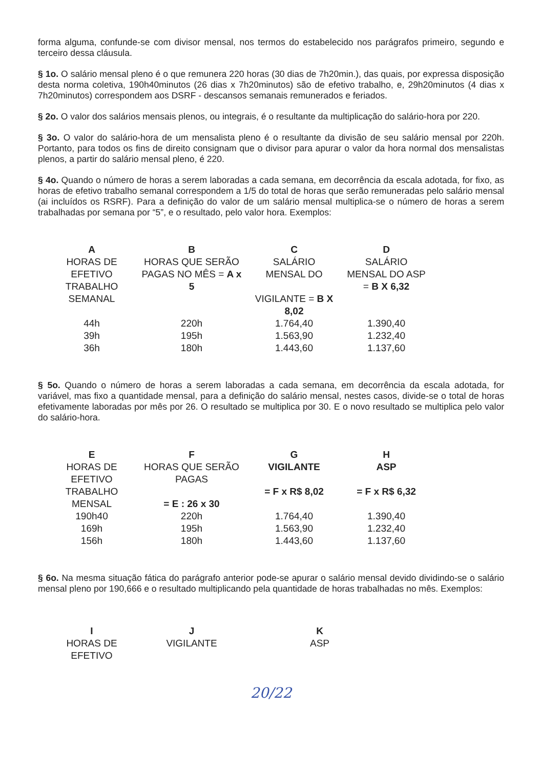forma alguma, confunde-se com divisor mensal, nos termos do estabelecido nos parágrafos primeiro, segundo e terceiro dessa cláusula.
§ 1o. O salário mensal pleno é o que remunera 220 horas (30 dias de 7h20min.), das quais, por expressa disposição desta norma coletiva, 190h40minutos (26 dias x 7h20minutos) são de efetivo trabalho, e, 29h20minutos (4 dias x 7h20minutos) correspondem aos DSRF - descansos semanais remunerados e feriados.
§ 2o. O valor dos salários mensais plenos, ou integrais, é o resultante da multiplicação do salário-hora por 220.
§ 3o. O valor do salário-hora de um mensalista pleno é o resultante da divisão de seu salário mensal por 220h. Portanto, para todos os fins de direito consignam que o divisor para apurar o valor da hora normal dos mensalistas plenos, a partir do salário mensal pleno, é 220.
§ 4o. Quando o número de horas a serem laboradas a cada semana, em decorrência da escala adotada, for fixo, as horas de efetivo trabalho semanal correspondem a 1/5 do total de horas que serão remuneradas pelo salário mensal (ai incluídos os RSRF). Para a definição do valor de um salário mensal multiplica-se o número de horas a serem trabalhadas por semana por “5”, e o resultado, pelo valor hora. Exemplos:
| A HORAS DE EFETIVO TRABALHO SEMANAL | B HORAS QUE SERÃO PAGAS NO MÊS = A x 5 | C SALÁRIO MENSAL DO VIGILANTE = B X 8,02 | D SALÁRIO MENSAL DO ASP = B X 6,32 |
| --- | --- | --- | --- |
| 44h | 220h | 1.764,40 | 1.390,40 |
| 39h | 195h | 1.563,90 | 1.232,40 |
| 36h | 180h | 1.443,60 | 1.137,60 |
§ 5o. Quando o número de horas a serem laboradas a cada semana, em decorrência da escala adotada, for variável, mas fixo a quantidade mensal, para a definição do salário mensal, nestes casos, divide-se o total de horas efetivamente laboradas por mês por 26. O resultado se multiplica por 30. E o novo resultado se multiplica pelo valor do salário-hora.
| E HORAS DE EFETIVO TRABALHO MENSAL | F HORAS QUE SERÃO PAGAS = E : 26 x 30 | G VIGILANTE = F x R$ 8,02 | H ASP = F x R$ 6,32 |
| --- | --- | --- | --- |
| 190h40 | 220h | 1.764,40 | 1.390,40 |
| 169h | 195h | 1.563,90 | 1.232,40 |
| 156h | 180h | 1.443,60 | 1.137,60 |
§ 6o. Na mesma situação fática do parágrafo anterior pode-se apurar o salário mensal devido dividindo-se o salário mensal pleno por 190,666 e o resultado multiplicando pela quantidade de horas trabalhadas no mês. Exemplos:
| I HORAS DE EFETIVO | J VIGILANTE | K ASP |
| --- | --- | --- |
20/22